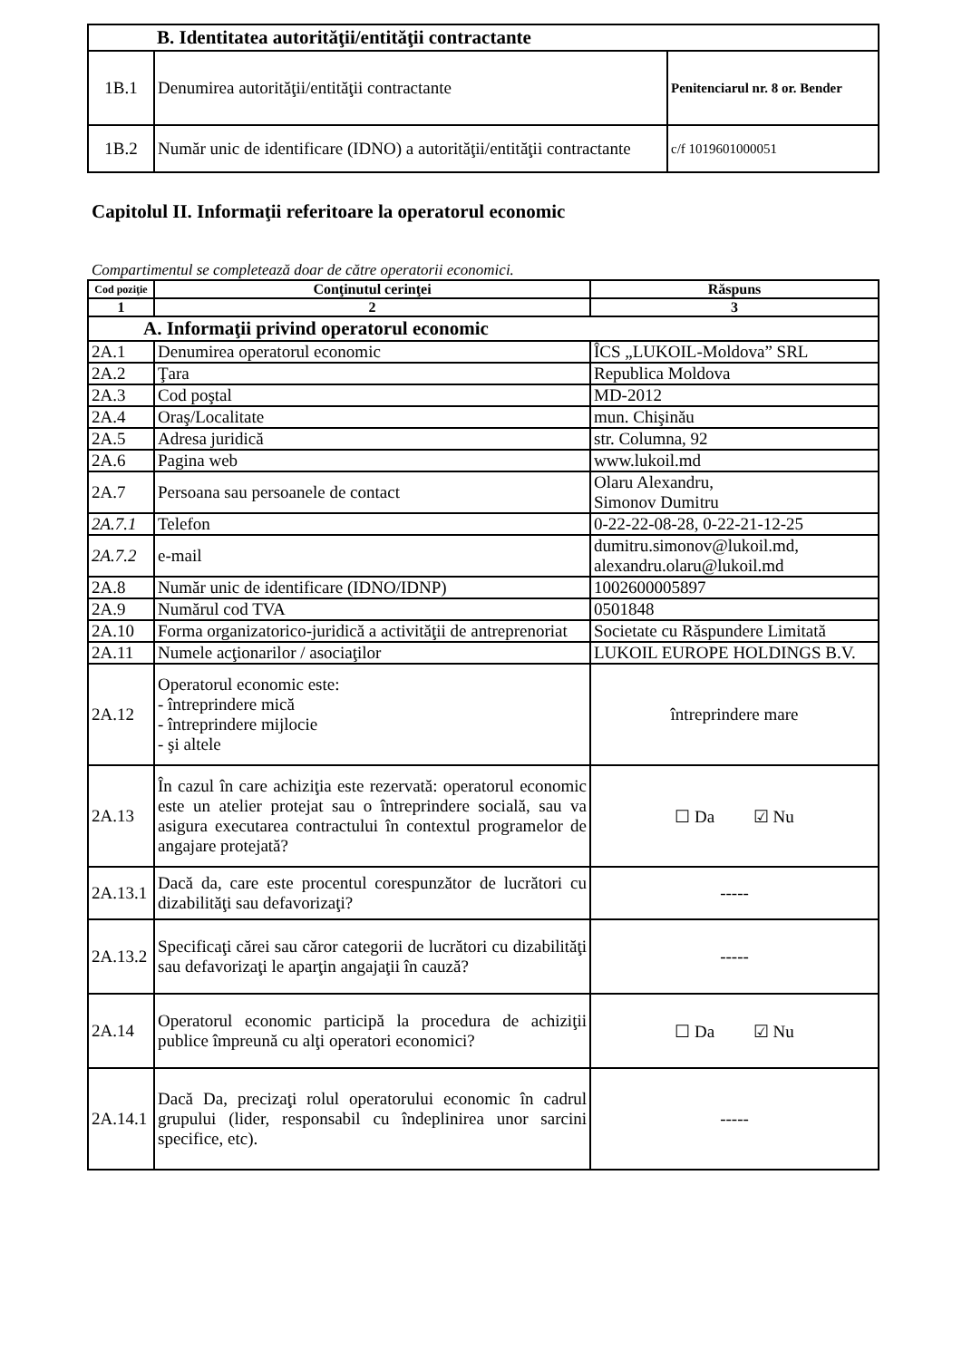| B. Identitatea autorităţii/entităţii contractante | | |
| 1B.1 | Denumirea autorităţii/entităţii contractante | Penitenciarul nr. 8 or. Bender |
| 1B.2 | Număr unic de identificare (IDNO) a autorităţii/entităţii contractante | c/f 1019601000051 |
Capitolul II. Informaţii referitoare la operatorul economic
Compartimentul se completează doar de către operatorii economici.
| Cod poziţie | Conţinutul cerinţei | Răspuns |
| --- | --- | --- |
| 1 | 2 | 3 |
| A. Informaţii privind operatorul economic | | |
| 2A.1 | Denumirea operatorul economic | ÎCS „LUKOIL-Moldova” SRL |
| 2A.2 | Ţara | Republica Moldova |
| 2A.3 | Cod poştal | MD-2012 |
| 2A.4 | Oraş/Localitate | mun. Chişinău |
| 2A.5 | Adresa juridică | str. Columna, 92 |
| 2A.6 | Pagina web | www.lukoil.md |
| 2A.7 | Persoana sau persoanele de contact | Olaru Alexandru, Simonov Dumitru |
| 2A.7.1 | Telefon | 0-22-22-08-28, 0-22-21-12-25 |
| 2A.7.2 | e-mail | dumitru.simonov@lukoil.md, alexandru.olaru@lukoil.md |
| 2A.8 | Număr unic de identificare (IDNO/IDNP) | 1002600005897 |
| 2A.9 | Numărul cod TVA | 0501848 |
| 2A.10 | Forma organizatorico-juridică a activităţii de antreprenoriat | Societate cu Răspundere Limitată |
| 2A.11 | Numele acţionarilor / asociaţilor | LUKOIL EUROPE HOLDINGS B.V. |
| 2A.12 | Operatorul economic este: - întreprindere mică - întreprindere mijlocie - şi altele | întreprindere mare |
| 2A.13 | În cazul în care achiziţia este rezervată: operatorul economic este un atelier protejat sau o întreprindere socială, sau va asigura executarea contractului în contextul programelor de angajare protejată? | ☐ Da ☑ Nu |
| 2A.13.1 | Dacă da, care este procentul corespunzător de lucrători cu dizabilităţi sau defavorizaţi? | ----- |
| 2A.13.2 | Specificaţi cărei sau căror categorii de lucrători cu dizabilităţi sau defavorizaţi le aparţin angajaţii în cauză? | ----- |
| 2A.14 | Operatorul economic participă la procedura de achiziţii publice împreună cu alţi operatori economici? | ☐ Da ☑ Nu |
| 2A.14.1 | Dacă Da, precizaţi rolul operatorului economic în cadrul grupului (lider, responsabil cu îndeplinirea unor sarcini specifice, etc). | ----- |